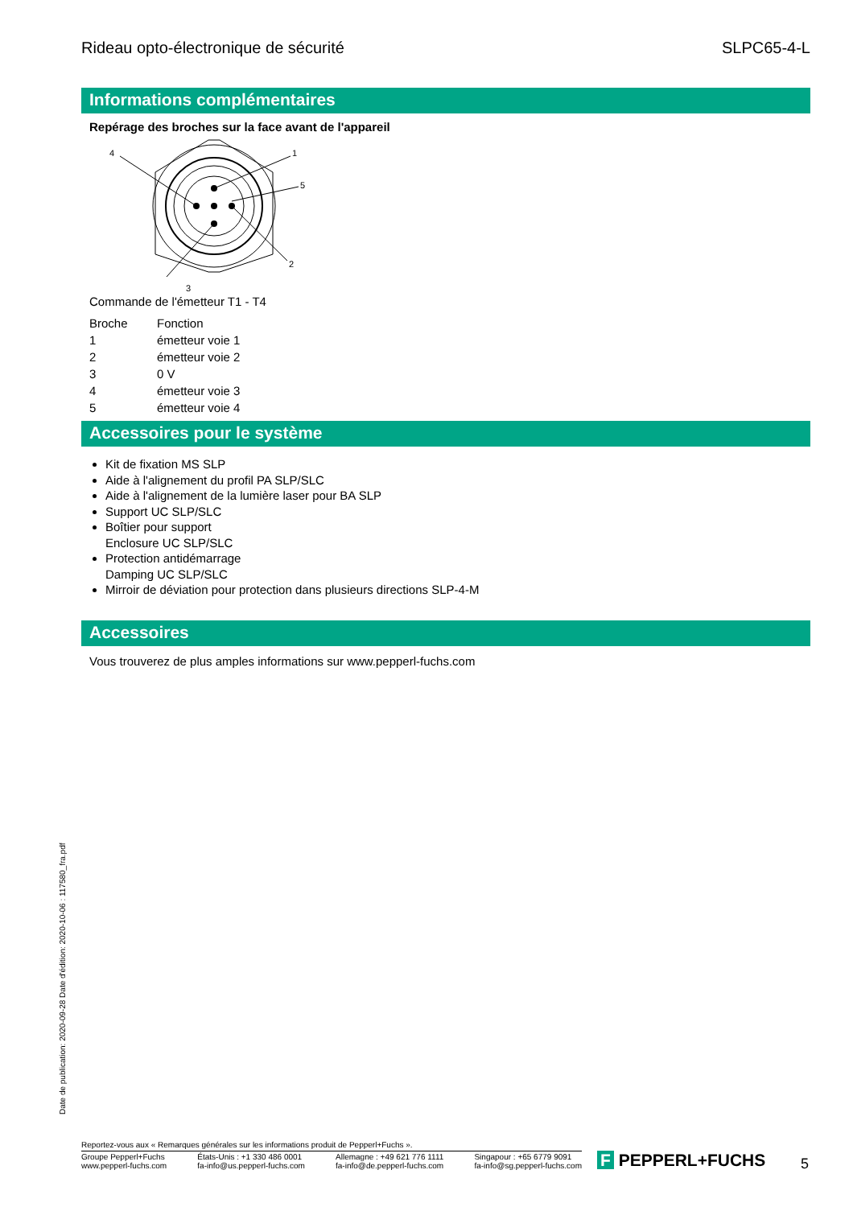Rideau opto-électronique de sécurité SLPC65-4-L
Informations complémentaires
Repérage des broches sur la face avant de l'appareil
4
1
5
2
3
Commande de l'émetteur T1 - T4
| Broche | Fonction |
| --- | --- |
| 1 | émetteur voie 1 |
| 2 | émetteur voie 2 |
| 3 | 0 V |
| 4 | émetteur voie 3 |
| 5 | émetteur voie 4 |
Accessoires pour le système
Kit de fixation MS SLP
Aide à l'alignement du profil PA SLP/SLC
Aide à l'alignement de la lumière laser pour BA SLP
Support UC SLP/SLC
Boîtier pour support
Enclosure UC SLP/SLC
Protection antidémarrage
Damping UC SLP/SLC
Mirroir de déviation pour protection dans plusieurs directions SLP-4-M
Accessoires
Vous trouverez de plus amples informations sur www.pepperl-fuchs.com
Date de publication: 2020-09-28 Date d'édition: 2020-10-06 : 117580_fra.pdf
Reportez-vous aux « Remarques générales sur les informations produit de Pepperl+Fuchs ».
Groupe Pepperl+Fuchs
www.pepperl-fuchs.com États-Unis : +1 330 486 0001
fa-info@us.pepperl-fuchs.com Allemagne : +49 621 776 1111
fa-info@de.pepperl-fuchs.com Singapour : +65 6779 9091
fa-info@sg.pepperl-fuchs.com
F PEPPERL+FUCHS 5